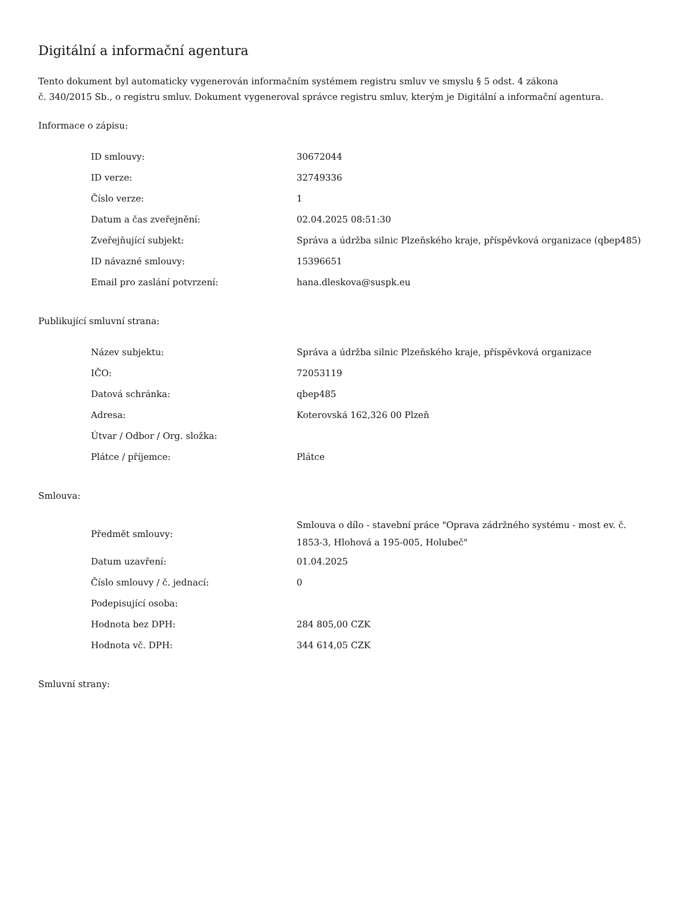Digitální a informační agentura
Tento dokument byl automaticky vygenerován informačním systémem registru smluv ve smyslu § 5 odst. 4 zákona
č. 340/2015 Sb., o registru smluv. Dokument vygeneroval správce registru smluv, kterým je Digitální a informační agentura.
Informace o zápisu:
| ID smlouvy: | 30672044 |
| ID verze: | 32749336 |
| Číslo verze: | 1 |
| Datum a čas zveřejnění: | 02.04.2025 08:51:30 |
| Zveřejňující subjekt: | Správa a údržba silnic Plzeňského kraje, příspěvková organizace (qbep485) |
| ID návazné smlouvy: | 15396651 |
| Email pro zaslání potvrzení: | hana.dleskova@suspk.eu |
Publikující smluvní strana:
| Název subjektu: | Správa a údržba silnic Plzeňského kraje, příspěvková organizace |
| IČO: | 72053119 |
| Datová schránka: | qbep485 |
| Adresa: | Koterovská 162,326 00 Plzeň |
| Útvar / Odbor / Org. složka: | |
| Plátce / příjemce: | Plátce |
Smlouva:
| Předmět smlouvy: | Smlouva o dílo - stavební práce "Oprava zádržného systému - most ev. č. 1853-3, Hlohová a 195-005, Holubeč" |
| Datum uzavření: | 01.04.2025 |
| Číslo smlouvy / č. jednací: | 0 |
| Podepisující osoba: | |
| Hodnota bez DPH: | 284 805,00 CZK |
| Hodnota vč. DPH: | 344 614,05 CZK |
Smluvní strany: